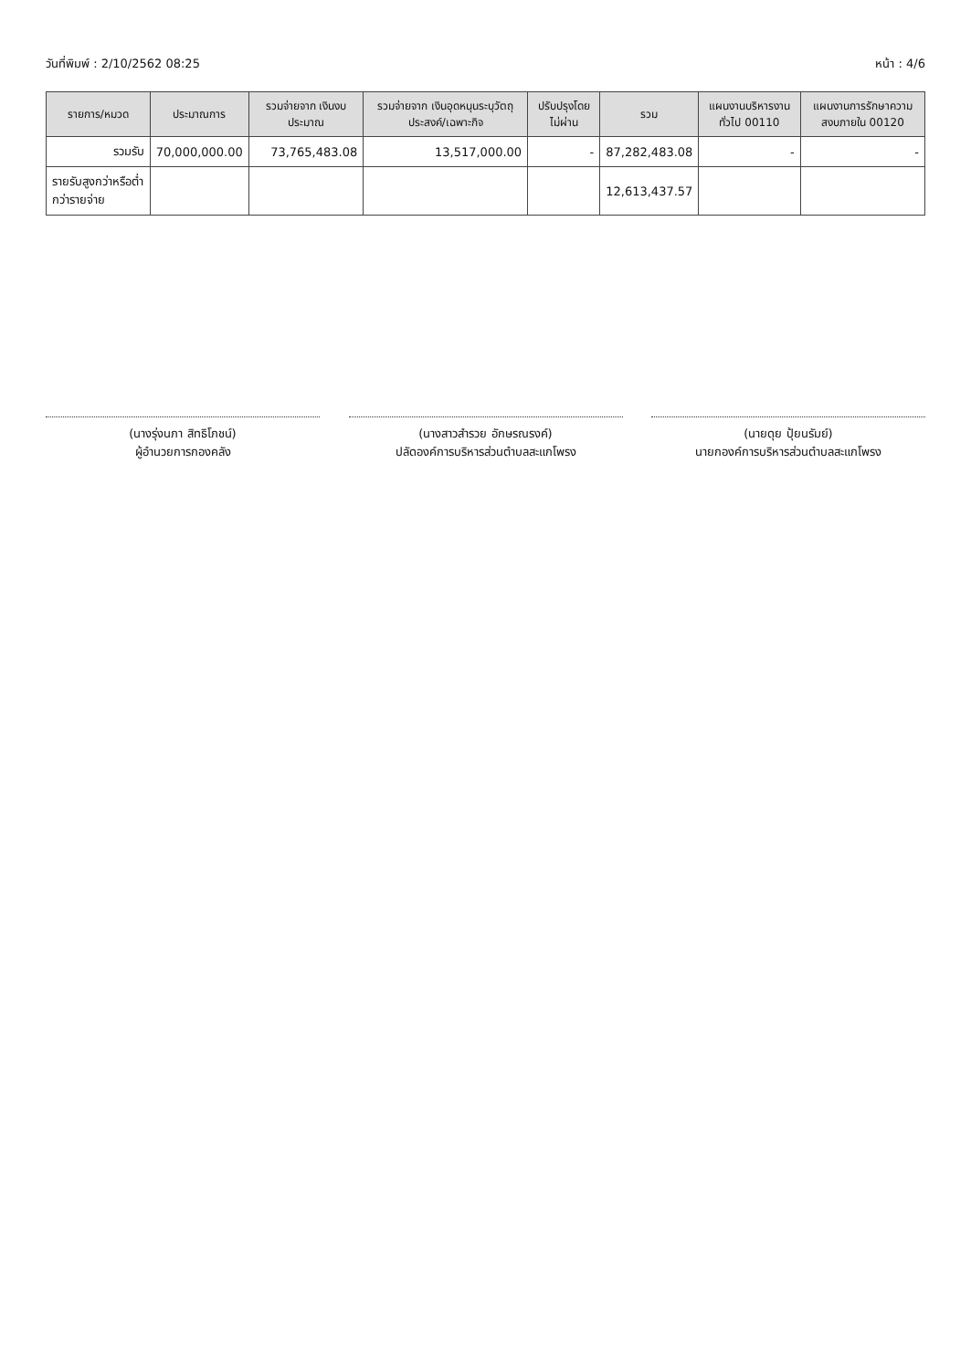วันที่พิมพ์ : 2/10/2562 08:25 หน้า : 4/6
| รายการ/หมวด | ประมาณการ | รวมจ่ายจาก เงินงบประมาณ | รวมจ่ายจาก เงินอุดหนุนระบุวัตถุ ประสงค์/เฉพาะกิจ | ปรับปรุงโดย ไม่ผ่าน | รวม | แผนงานบริหารงานทั่วไป 00110 | แผนงานการรักษาความ สงบภายใน 00120 |
| --- | --- | --- | --- | --- | --- | --- | --- |
| รวมรับ | 70,000,000.00 | 73,765,483.08 | 13,517,000.00 | - | 87,282,483.08 | - | - |
| รายรับสูงกว่าหรือต่ำกว่ารายจ่าย | | | | | 12,613,437.57 | | |
(นางรุ่งนภา สิทธิโภชน์)
ผู้อำนวยการกองคลัง
(นางสาวสำรวย อักษรณรงค์)
ปลัดองค์การบริหารส่วนตำบลสะแกโพรง
(นายดุย ปุ้ยนรัมย์)
นายกองค์การบริหารส่วนตำบลสะแกโพรง